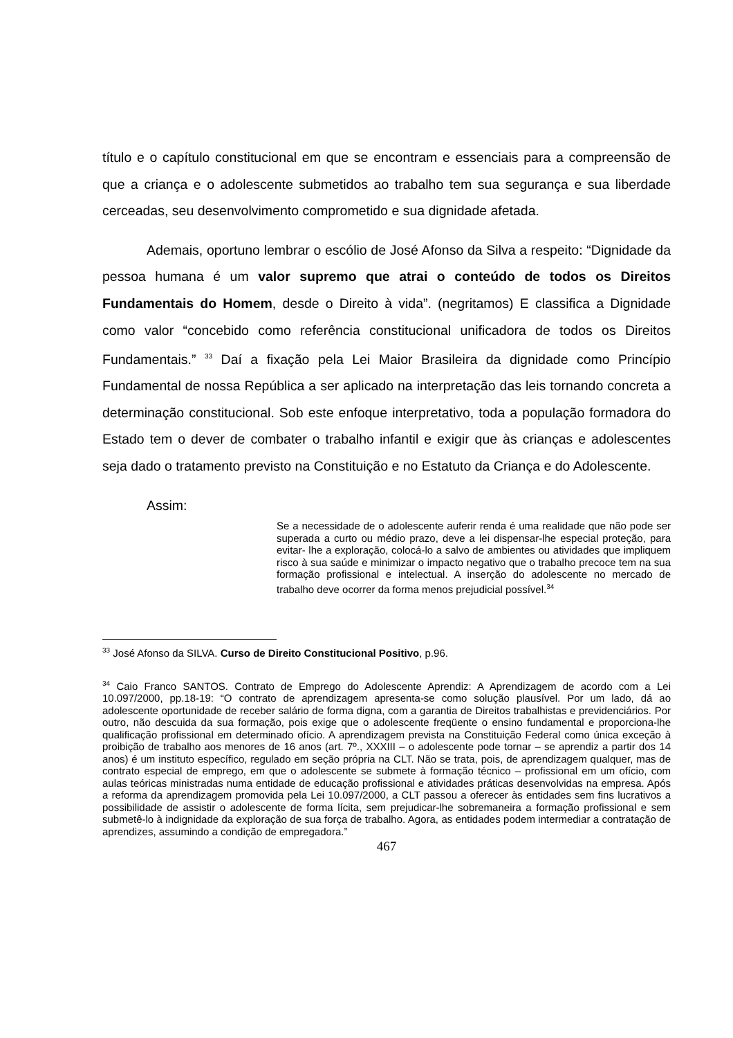título e o capítulo constitucional em que se encontram e essenciais para a compreensão de que a criança e o adolescente submetidos ao trabalho tem sua segurança e sua liberdade cerceadas, seu desenvolvimento comprometido e sua dignidade afetada.
Ademais, oportuno lembrar o escólio de José Afonso da Silva a respeito: “Dignidade da pessoa humana é um valor supremo que atrai o conteúdo de todos os Direitos Fundamentais do Homem, desde o Direito à vida”. (negritamos) E classifica a Dignidade como valor “concebido como referência constitucional unificadora de todos os Direitos Fundamentais.” <sup>33</sup> Daí a fixação pela Lei Maior Brasileira da dignidade como Princípio Fundamental de nossa República a ser aplicado na interpretação das leis tornando concreta a determinação constitucional. Sob este enfoque interpretativo, toda a população formadora do Estado tem o dever de combater o trabalho infantil e exigir que às crianças e adolescentes seja dado o tratamento previsto na Constituição e no Estatuto da Criança e do Adolescente.
Assim:
Se a necessidade de o adolescente auferir renda é uma realidade que não pode ser superada a curto ou médio prazo, deve a lei dispensar-lhe especial proteção, para evitar- lhe a exploração, colocá-lo a salvo de ambientes ou atividades que impliquem risco à sua saúde e minimizar o impacto negativo que o trabalho precoce tem na sua formação profissional e intelectual. A inserção do adolescente no mercado de trabalho deve ocorrer da forma menos prejudicial possível.<sup>34</sup>
<sup>33</sup> José Afonso da SILVA. Curso de Direito Constitucional Positivo, p.96.
<sup>34</sup> Caio Franco SANTOS. Contrato de Emprego do Adolescente Aprendiz: A Aprendizagem de acordo com a Lei 10.097/2000, pp.18-19: “O contrato de aprendizagem apresenta-se como solução plausível. Por um lado, dá ao adolescente oportunidade de receber salário de forma digna, com a garantia de Direitos trabalhistas e previdenciários. Por outro, não descuida da sua formação, pois exige que o adolescente freqüente o ensino fundamental e proporciona-lhe qualificação profissional em determinado ofício. A aprendizagem prevista na Constituição Federal como única exceção à proibição de trabalho aos menores de 16 anos (art. 7º., XXXIII – o adolescente pode tornar – se aprendiz a partir dos 14 anos) é um instituto específico, regulado em seção própria na CLT. Não se trata, pois, de aprendizagem qualquer, mas de contrato especial de emprego, em que o adolescente se submete à formação técnico – profissional em um ofício, com aulas teóricas ministradas numa entidade de educação profissional e atividades práticas desenvolvidas na empresa. Após a reforma da aprendizagem promovida pela Lei 10.097/2000, a CLT passou a oferecer às entidades sem fins lucrativos a possibilidade de assistir o adolescente de forma lícita, sem prejudicar-lhe sobremaneira a formação profissional e sem submetê-lo à indignidade da exploração de sua força de trabalho. Agora, as entidades podem intermediar a contratação de aprendizes, assumindo a condição de empregadora.”
467